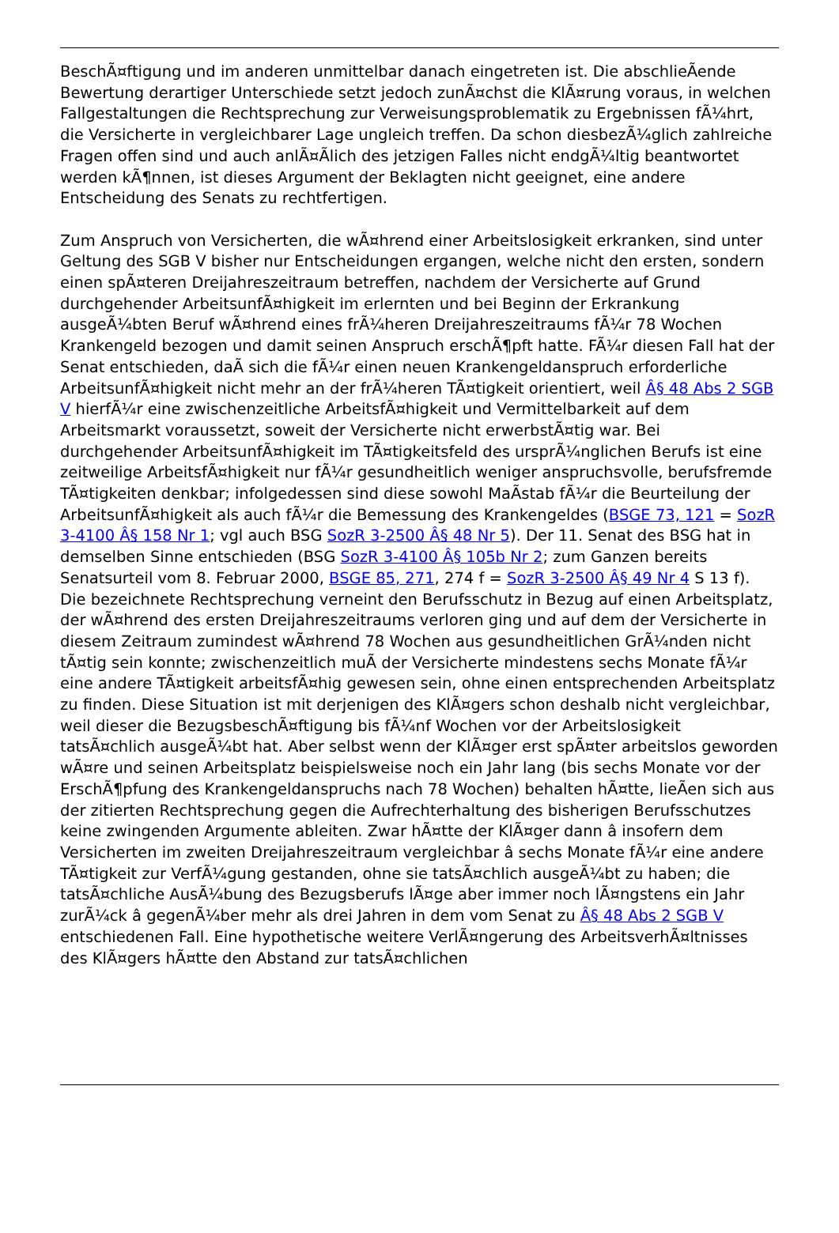BeschÃ¤ftigung und im anderen unmittelbar danach eingetreten ist. Die abschlieÃende Bewertung derartiger Unterschiede setzt jedoch zunÃ¤chst die KlÃ¤rung voraus, in welchen Fallgestaltungen die Rechtsprechung zur Verweisungsproblematik zu Ergebnissen fÃ¼hrt, die Versicherte in vergleichbarer Lage ungleich treffen. Da schon diesbezÃ¼glich zahlreiche Fragen offen sind und auch anlÃ¤Ãlich des jetzigen Falles nicht endgÃ¼ltig beantwortet werden kÃ¶nnen, ist dieses Argument der Beklagten nicht geeignet, eine andere Entscheidung des Senats zu rechtfertigen.
Zum Anspruch von Versicherten, die wÃ¤hrend einer Arbeitslosigkeit erkranken, sind unter Geltung des SGB V bisher nur Entscheidungen ergangen, welche nicht den ersten, sondern einen spÃ¤teren Dreijahreszeitraum betreffen, nachdem der Versicherte auf Grund durchgehender ArbeitsunfÃ¤higkeit im erlernten und bei Beginn der Erkrankung ausgeÃ¼bten Beruf wÃ¤hrend eines frÃ¼heren Dreijahreszeitraums fÃ¼r 78 Wochen Krankengeld bezogen und damit seinen Anspruch erschÃ¶pft hatte. FÃ¼r diesen Fall hat der Senat entschieden, daÃ sich die fÃ¼r einen neuen Krankengeldanspruch erforderliche ArbeitsunfÃ¤higkeit nicht mehr an der frÃ¼heren TÃ¤tigkeit orientiert, weil Â§ 48 Abs 2 SGB V hierfÃ¼r eine zwischenzeitliche ArbeitsfÃ¤higkeit und Vermittelbarkeit auf dem Arbeitsmarkt voraussetzt, soweit der Versicherte nicht erwerbstÃ¤tig war. Bei durchgehender ArbeitsunfÃ¤higkeit im TÃ¤tigkeitsfeld des ursprÃ¼nglichen Berufs ist eine zeitweilige ArbeitsfÃ¤higkeit nur fÃ¼r gesundheitlich weniger anspruchsvolle, berufsfremde TÃ¤tigkeiten denkbar; infolgedessen sind diese sowohl MaÃstab fÃ¼r die Beurteilung der ArbeitsunfÃ¤higkeit als auch fÃ¼r die Bemessung des Krankengeldes (BSGE 73, 121 = SozR 3-4100 Â§ 158 Nr 1; vgl auch BSG SozR 3-2500 Â§ 48 Nr 5). Der 11. Senat des BSG hat in demselben Sinne entschieden (BSG SozR 3-4100 Â§ 105b Nr 2; zum Ganzen bereits Senatsurteil vom 8. Februar 2000, BSGE 85, 271, 274 f = SozR 3-2500 Â§ 49 Nr 4 S 13 f). Die bezeichnete Rechtsprechung verneint den Berufsschutz in Bezug auf einen Arbeitsplatz, der wÃ¤hrend des ersten Dreijahreszeitraums verloren ging und auf dem der Versicherte in diesem Zeitraum zumindest wÃ¤hrend 78 Wochen aus gesundheitlichen GrÃ¼nden nicht tÃ¤tig sein konnte; zwischenzeitlich muÃ der Versicherte mindestens sechs Monate fÃ¼r eine andere TÃ¤tigkeit arbeitsfÃ¤hig gewesen sein, ohne einen entsprechenden Arbeitsplatz zu finden. Diese Situation ist mit derjenigen des KlÃ¤gers schon deshalb nicht vergleichbar, weil dieser die BezugsbeschÃ¤ftigung bis fÃ¼nf Wochen vor der Arbeitslosigkeit tatsÃ¤chlich ausgeÃ¼bt hat. Aber selbst wenn der KlÃ¤ger erst spÃ¤ter arbeitslos geworden wÃ¤re und seinen Arbeitsplatz beispielsweise noch ein Jahr lang (bis sechs Monate vor der ErschÃ¶pfung des Krankengeldanspruchs nach 78 Wochen) behalten hÃ¤tte, lieÃen sich aus der zitierten Rechtsprechung gegen die Aufrechterhaltung des bisherigen Berufsschutzes keine zwingenden Argumente ableiten. Zwar hÃ¤tte der KlÃ¤ger dann â insofern dem Versicherten im zweiten Dreijahreszeitraum vergleichbar â sechs Monate fÃ¼r eine andere TÃ¤tigkeit zur VerfÃ¼gung gestanden, ohne sie tatsÃ¤chlich ausgeÃ¼bt zu haben; die tatsÃ¤chliche AusÃ¼bung des Bezugsberufs lÃ¤ge aber immer noch lÃ¤ngstens ein Jahr zurÃ¼ck â gegenÃ¼ber mehr als drei Jahren in dem vom Senat zu Â§ 48 Abs 2 SGB V entschiedenen Fall. Eine hypothetische weitere VerlÃ¤ngerung des ArbeitsverhÃ¤ltnisses des KlÃ¤gers hÃ¤tte den Abstand zur tatsÃ¤chlichen